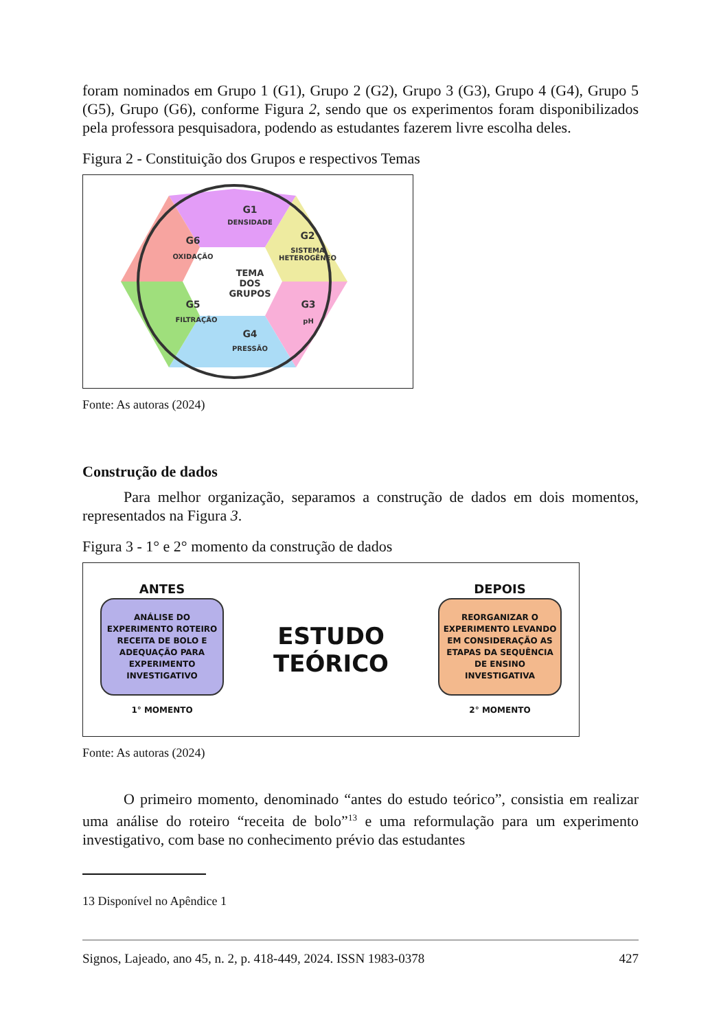foram nominados em Grupo 1 (G1), Grupo 2 (G2), Grupo 3 (G3), Grupo 4 (G4), Grupo 5 (G5), Grupo (G6), conforme Figura 2, sendo que os experimentos foram disponibilizados pela professora pesquisadora, podendo as estudantes fazerem livre escolha deles.
Figura 2 - Constituição dos Grupos e respectivos Temas
G1
DENSIDADE
G2
SISTEMA
HETEROGÊNEO
TEMA
DOS
GRUPOS
G6
OXIDAÇÃO
G5
FILTRAÇÃO
G3
pH
G4
PRESSÃO
Fonte: As autoras (2024)
Construção de dados
Para melhor organização, separamos a construção de dados em dois momentos, representados na Figura 3.
Figura 3 - 1° e 2° momento da construção de dados
ANTES
ANÁLISE DO EXPERIMENTO ROTEIRO RECEITA DE BOLO E ADEQUAÇÃO PARA EXPERIMENTO INVESTIGATIVO
1° MOMENTO
ESTUDO
TEÓRICO
DEPOIS
REORGANIZAR O EXPERIMENTO LEVANDO EM CONSIDERAÇÃO AS ETAPAS DA SEQUÊNCIA DE ENSINO INVESTIGATIVA
2° MOMENTO
Fonte: As autoras (2024)
O primeiro momento, denominado “antes do estudo teórico”, consistia em realizar uma análise do roteiro “receita de bolo”<sup>13</sup> e uma reformulação para um experimento investigativo, com base no conhecimento prévio das estudantes
13 Disponível no Apêndice 1
Signos, Lajeado, ano 45, n. 2, p. 418-449, 2024. ISSN 1983-0378 427